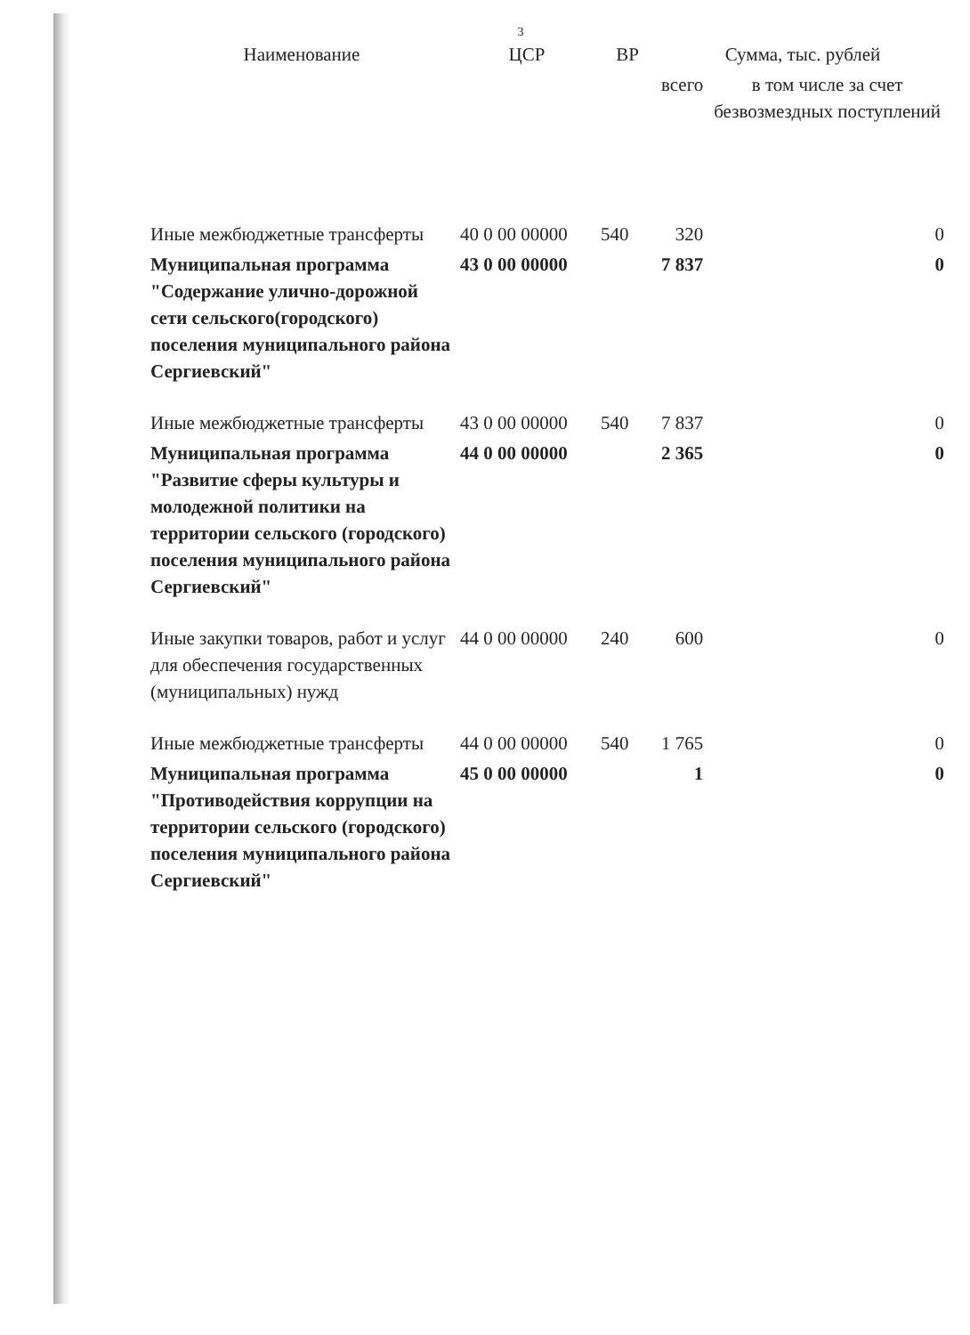3
| Наименование | ЦСР | ВР | Сумма, тыс. рублей | |
| --- | --- | --- | --- | --- |
| | | | всего | в том числе за счет безвозмездных поступлений |
| Иные межбюджетные трансферты | 40 0 00 00000 | 540 | 320 | 0 |
| Муниципальная программа "Содержание улично-дорожной сети сельского(городского) поселения муниципального района Сергиевский" | 43 0 00 00000 | | 7 837 | 0 |
| Иные межбюджетные трансферты | 43 0 00 00000 | 540 | 7 837 | 0 |
| Муниципальная программа "Развитие сферы культуры и молодежной политики на территории сельского (городского) поселения муниципального района Сергиевский" | 44 0 00 00000 | | 2 365 | 0 |
| Иные закупки товаров, работ и услуг для обеспечения государственных (муниципальных) нужд | 44 0 00 00000 | 240 | 600 | 0 |
| Иные межбюджетные трансферты | 44 0 00 00000 | 540 | 1 765 | 0 |
| Муниципальная программа "Противодействия коррупции на территории сельского (городского) поселения муниципального района Сергиевский" | 45 0 00 00000 | | 1 | 0 |